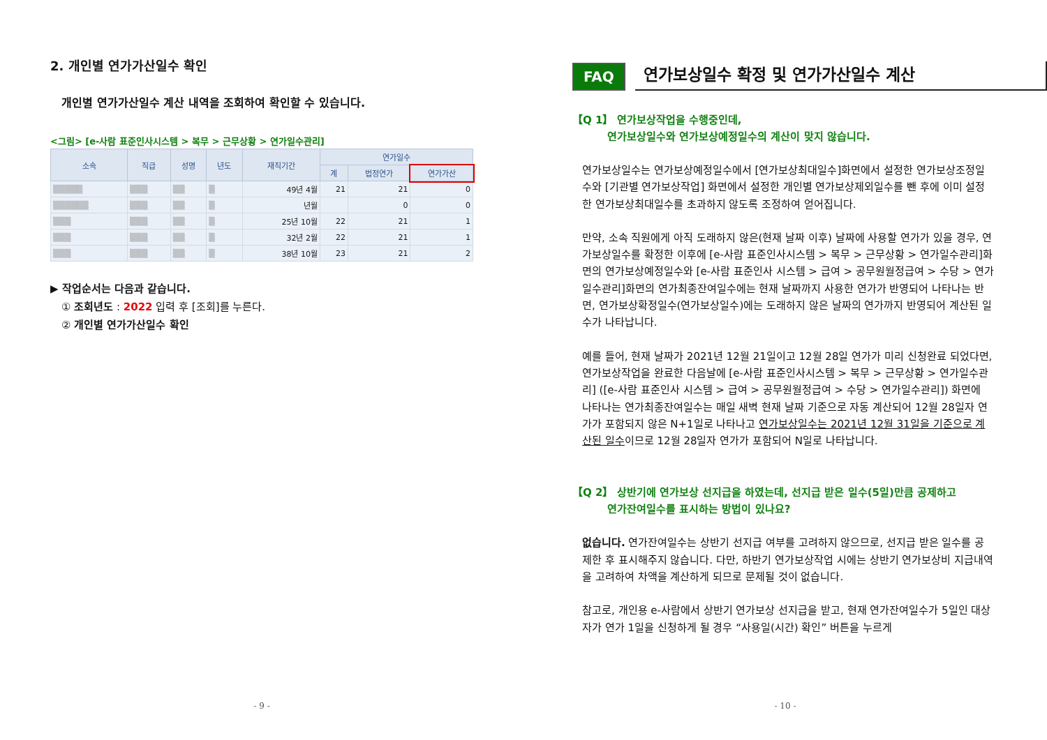2. 개인별 연가가산일수 확인
개인별 연가가산일수 계산 내역을 조회하여 확인할 수 있습니다.
<그림> [e-사람 표준인사시스템 > 복무 > 근무상황 > 연가일수관리]
| 소속 | 직급 | 성명 | 년도 | 재직기간 | 연가일수 | | |
| --- | --- | --- | --- | --- | --- | --- | --- |
| | | | | | 계 | 법정연가 | 연가가산 |
| ▒▒▒▒▒ | ▒▒▒ | ▒▒ | ▒ | 49년 4월 | 21 | 21 | 0 |
| ▒▒▒▒▒▒ | ▒▒▒ | ▒▒ | ▒ | 년월 | | 0 | 0 |
| ▒▒▒ | ▒▒▒ | ▒▒ | ▒ | 25년 10월 | 22 | 21 | 1 |
| ▒▒▒ | ▒▒▒ | ▒▒ | ▒ | 32년 2월 | 22 | 21 | 1 |
| ▒▒▒ | ▒▒▒ | ▒▒ | ▒ | 38년 10월 | 23 | 21 | 2 |
▶ 작업순서는 다음과 같습니다.
① 조회년도 : 2022 입력 후 [조회]를 누른다.
② 개인별 연가가산일수 확인
- 9 -
FAQ 연가보상일수 확정 및 연가가산일수 계산
【Q 1】 연가보상작업을 수행중인데,
연가보상일수와 연가보상예정일수의 계산이 맞지 않습니다.
연가보상일수는 연가보상예정일수에서 [연가보상최대일수]화면에서 설정한 연가보상조정일수와 [기관별 연가보상작업] 화면에서 설정한 개인별 연가보상제외일수를 뺀 후에 이미 설정한 연가보상최대일수를 초과하지 않도록 조정하여 얻어집니다.
만약, 소속 직원에게 아직 도래하지 않은(현재 날짜 이후) 날짜에 사용할 연가가 있을 경우, 연가보상일수를 확정한 이후에 [e-사람 표준인사시스템 > 복무 > 근무상황 > 연가일수관리]화면의 연가보상예정일수와 [e-사람 표준인사 시스템 > 급여 > 공무원월정급여 > 수당 > 연가일수관리]화면의 연가최종잔여일수에는 현재 날짜까지 사용한 연가가 반영되어 나타나는 반면, 연가보상확정일수(연가보상일수)에는 도래하지 않은 날짜의 연가까지 반영되어 계산된 일수가 나타납니다.
예를 들어, 현재 날짜가 2021년 12월 21일이고 12월 28일 연가가 미리 신청완료 되었다면, 연가보상작업을 완료한 다음날에 [e-사람 표준인사시스템 > 복무 > 근무상황 > 연가일수관리] ([e-사람 표준인사 시스템 > 급여 > 공무원월정급여 > 수당 > 연가일수관리]) 화면에 나타나는 연가최종잔여일수는 매일 새벽 현재 날짜 기준으로 자동 계산되어 12월 28일자 연가가 포함되지 않은 N+1일로 나타나고 연가보상일수는 2021년 12월 31일을 기준으로 계산된 일수이므로 12월 28일자 연가가 포함되어 N일로 나타납니다.
【Q 2】 상반기에 연가보상 선지급을 하였는데, 선지급 받은 일수(5일)만큼 공제하고
연가잔여일수를 표시하는 방법이 있나요?
없습니다. 연가잔여일수는 상반기 선지급 여부를 고려하지 않으므로, 선지급 받은 일수를 공제한 후 표시해주지 않습니다. 다만, 하반기 연가보상작업 시에는 상반기 연가보상비 지급내역을 고려하여 차액을 계산하게 되므로 문제될 것이 없습니다.
참고로, 개인용 e-사람에서 상반기 연가보상 선지급을 받고, 현재 연가잔여일수가 5일인 대상자가 연가 1일을 신청하게 될 경우 “사용일(시간) 확인” 버튼을 누르게
- 10 -